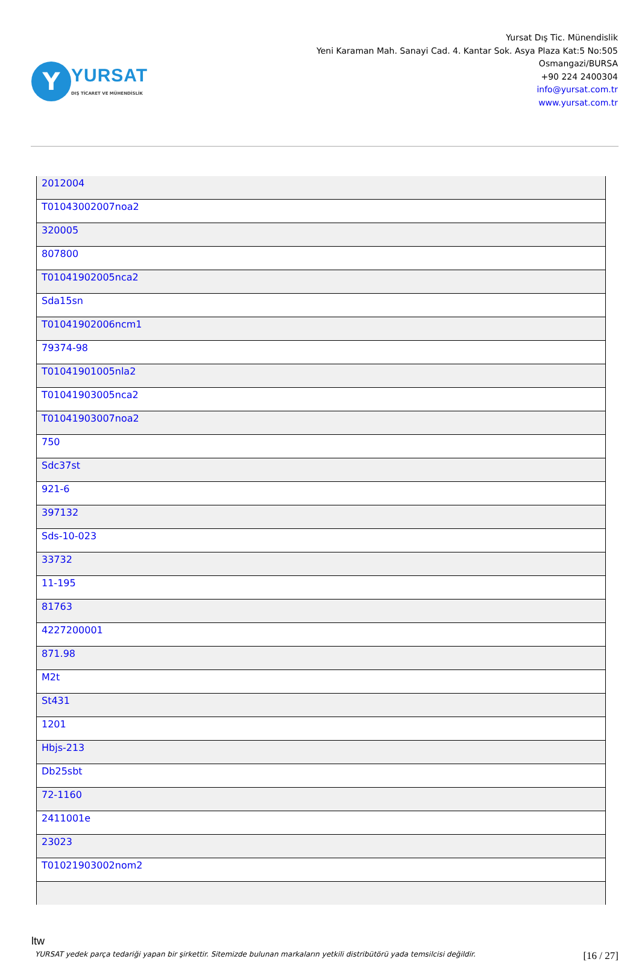Y
YURSAT
DIŞ TİCARET VE MÜHENDİSLİK
Yursat Dış Tic. Münendislik
Yeni Karaman Mah. Sanayi Cad. 4. Kantar Sok. Asya Plaza Kat:5 No:505
Osmangazi/BURSA
+90 224 2400304
info@yursat.com.tr
www.yursat.com.tr
| 2012004 |
| T01043002007noa2 |
| 320005 |
| 807800 |
| T01041902005nca2 |
| Sda15sn |
| T01041902006ncm1 |
| 79374-98 |
| T01041901005nla2 |
| T01041903005nca2 |
| T01041903007noa2 |
| 750 |
| Sdc37st |
| 921-6 |
| 397132 |
| Sds-10-023 |
| 33732 |
| 11-195 |
| 81763 |
| 4227200001 |
| 871.98 |
| M2t |
| St431 |
| 1201 |
| Hbjs-213 |
| Db25sbt |
| 72-1160 |
| 2411001e |
| 23023 |
| T01021903002nom2 |
ltw
YURSAT yedek parça tedariği yapan bir şirkettir. Sitemizde bulunan markaların yetkili distribütörü yada temsilcisi değildir. [16 / 27]